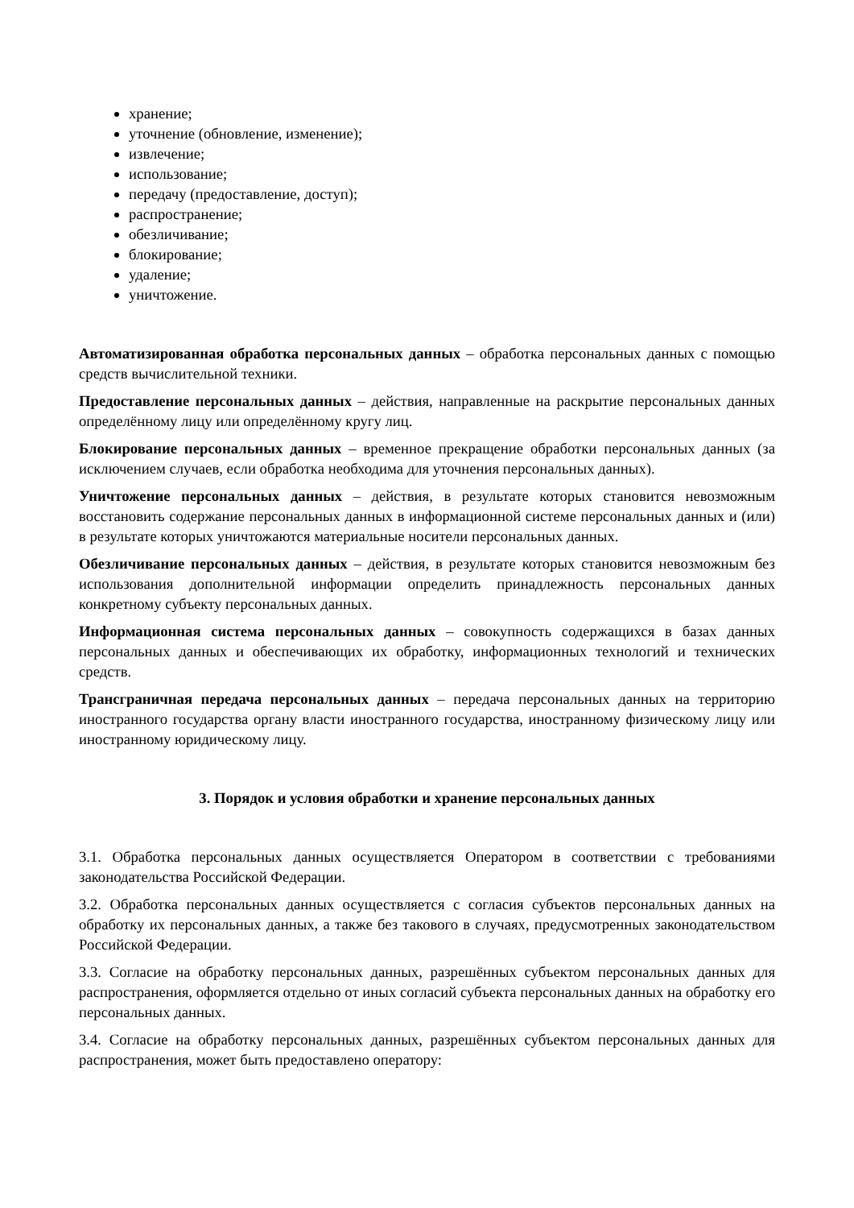хранение;
уточнение (обновление, изменение);
извлечение;
использование;
передачу (предоставление, доступ);
распространение;
обезличивание;
блокирование;
удаление;
уничтожение.
Автоматизированная обработка персональных данных – обработка персональных данных с помощью средств вычислительной техники.
Предоставление персональных данных – действия, направленные на раскрытие персональных данных определённому лицу или определённому кругу лиц.
Блокирование персональных данных – временное прекращение обработки персональных данных (за исключением случаев, если обработка необходима для уточнения персональных данных).
Уничтожение персональных данных – действия, в результате которых становится невозможным восстановить содержание персональных данных в информационной системе персональных данных и (или) в результате которых уничтожаются материальные носители персональных данных.
Обезличивание персональных данных – действия, в результате которых становится невозможным без использования дополнительной информации определить принадлежность персональных данных конкретному субъекту персональных данных.
Информационная система персональных данных – совокупность содержащихся в базах данных персональных данных и обеспечивающих их обработку, информационных технологий и технических средств.
Трансграничная передача персональных данных – передача персональных данных на территорию иностранного государства органу власти иностранного государства, иностранному физическому лицу или иностранному юридическому лицу.
3. Порядок и условия обработки и хранение персональных данных
3.1. Обработка персональных данных осуществляется Оператором в соответствии с требованиями законодательства Российской Федерации.
3.2. Обработка персональных данных осуществляется с согласия субъектов персональных данных на обработку их персональных данных, а также без такового в случаях, предусмотренных законодательством Российской Федерации.
3.3. Согласие на обработку персональных данных, разрешённых субъектом персональных данных для распространения, оформляется отдельно от иных согласий субъекта персональных данных на обработку его персональных данных.
3.4. Согласие на обработку персональных данных, разрешённых субъектом персональных данных для распространения, может быть предоставлено оператору: